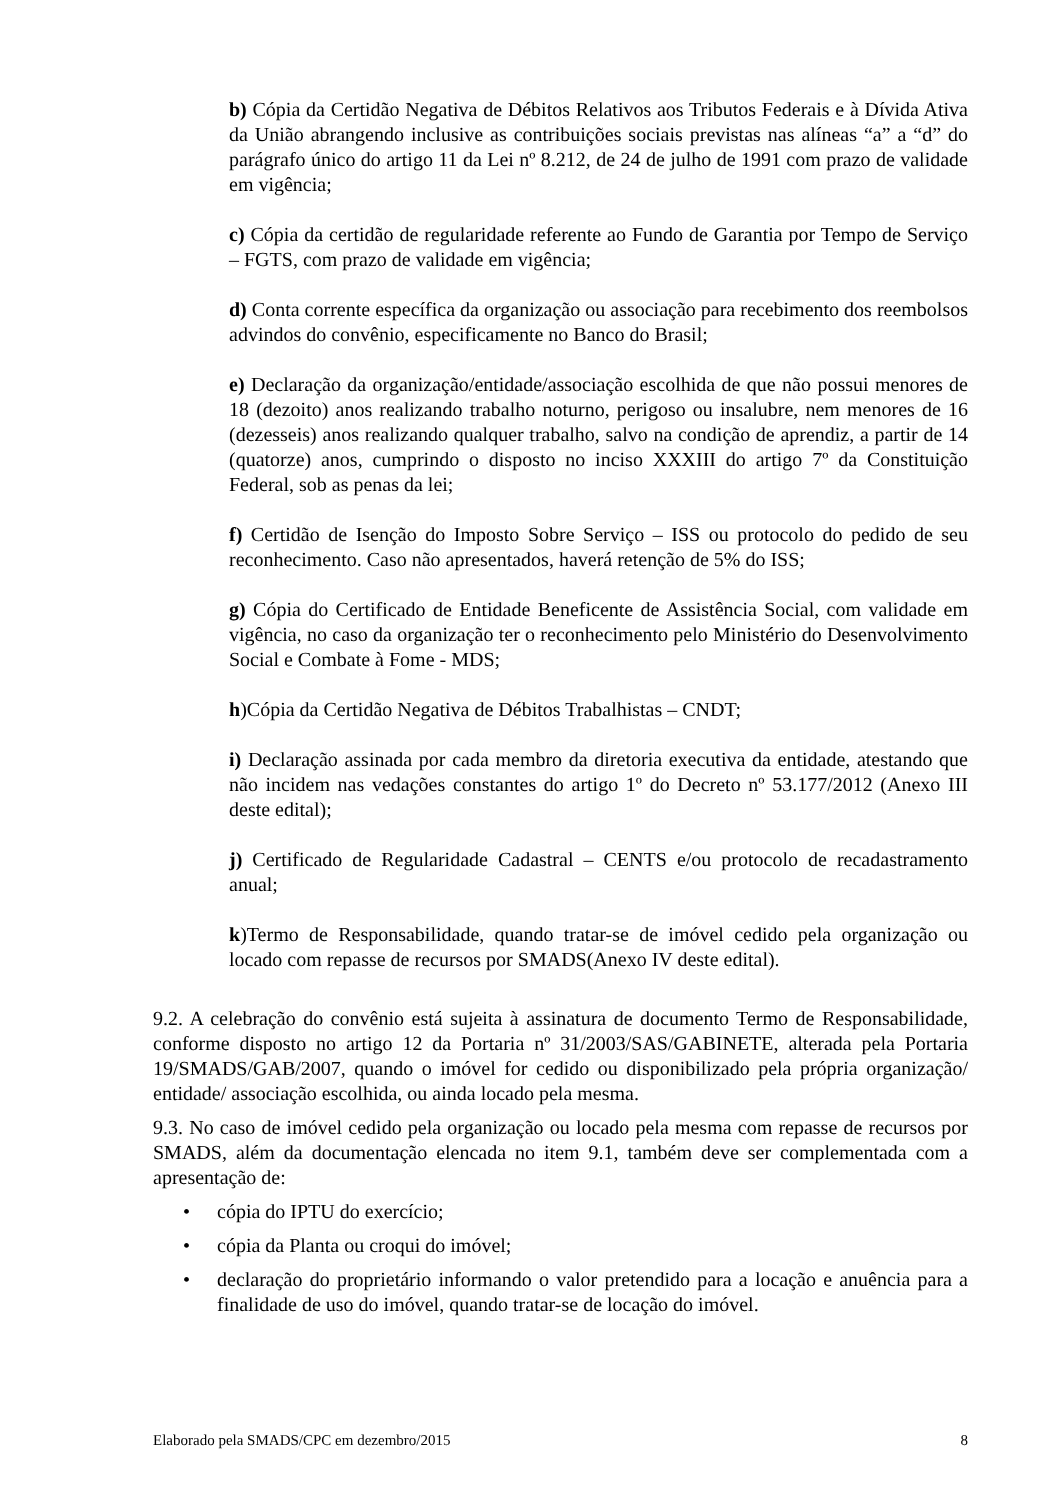b) Cópia da Certidão Negativa de Débitos Relativos aos Tributos Federais e à Dívida Ativa da União abrangendo inclusive as contribuições sociais previstas nas alíneas “a” a “d” do parágrafo único do artigo 11 da Lei nº 8.212, de 24 de julho de 1991 com prazo de validade em vigência;
c) Cópia da certidão de regularidade referente ao Fundo de Garantia por Tempo de Serviço – FGTS, com prazo de validade em vigência;
d) Conta corrente específica da organização ou associação para recebimento dos reembolsos advindos do convênio, especificamente no Banco do Brasil;
e) Declaração da organização/entidade/associação escolhida de que não possui menores de 18 (dezoito) anos realizando trabalho noturno, perigoso ou insalubre, nem menores de 16 (dezesseis) anos realizando qualquer trabalho, salvo na condição de aprendiz, a partir de 14 (quatorze) anos, cumprindo o disposto no inciso XXXIII do artigo 7º da Constituição Federal, sob as penas da lei;
f) Certidão de Isenção do Imposto Sobre Serviço – ISS ou protocolo do pedido de seu reconhecimento. Caso não apresentados, haverá retenção de 5% do ISS;
g) Cópia do Certificado de Entidade Beneficente de Assistência Social, com validade em vigência, no caso da organização ter o reconhecimento pelo Ministério do Desenvolvimento Social e Combate à Fome - MDS;
h)Cópia da Certidão Negativa de Débitos Trabalhistas – CNDT;
i) Declaração assinada por cada membro da diretoria executiva da entidade, atestando que não incidem nas vedações constantes do artigo 1º do Decreto nº 53.177/2012 (Anexo III deste edital);
j) Certificado de Regularidade Cadastral – CENTS e/ou protocolo de recadastramento anual;
k)Termo de Responsabilidade, quando tratar-se de imóvel cedido pela organização ou locado com repasse de recursos por SMADS(Anexo IV deste edital).
9.2. A celebração do convênio está sujeita à assinatura de documento Termo de Responsabilidade, conforme disposto no artigo 12 da Portaria nº 31/2003/SAS/GABINETE, alterada pela Portaria 19/SMADS/GAB/2007, quando o imóvel for cedido ou disponibilizado pela própria organização/ entidade/ associação escolhida, ou ainda locado pela mesma.
9.3. No caso de imóvel cedido pela organização ou locado pela mesma com repasse de recursos por SMADS, além da documentação elencada no item 9.1, também deve ser complementada com a apresentação de:
• cópia do IPTU do exercício;
• cópia da Planta ou croqui do imóvel;
• declaração do proprietário informando o valor pretendido para a locação e anuência para a finalidade de uso do imóvel, quando tratar-se de locação do imóvel.
Elaborado pela SMADS/CPC em dezembro/2015 8